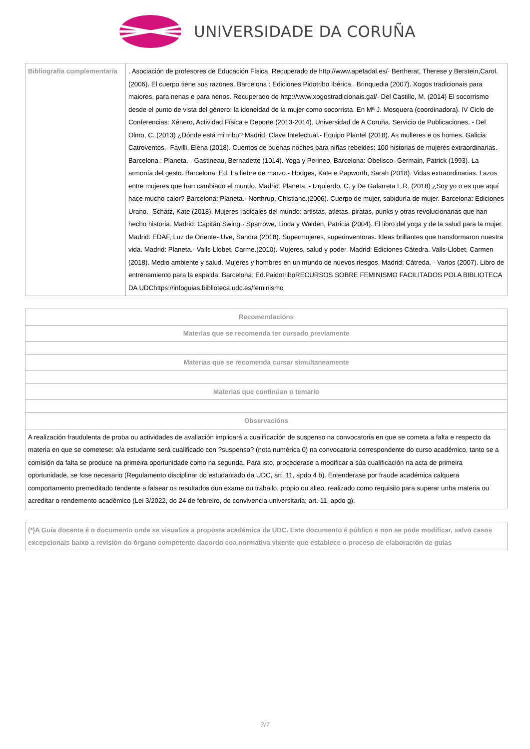UNIVERSIDADE DA CORUÑA
| Bibliografía complementaria | . Asociación de profesores de Educación Física. Recuperado de http://www.apefadal.es/· Bertherat, Therese y Berstein,Carol. (2006). El cuerpo tiene sus razones. Barcelona : Ediciones Pidotribo Ibérica.. Brinquedia (2007). Xogos tradicionais para maiores, para nenas e para nenos. Recuperado de http://www.xogostradicionais.gal/- Del Castillo, M. (2014) El socorrismo desde el punto de vista del género: la idoneidad de la mujer como socorrista. En Mª J. Mosquera (coordinadora). IV Ciclo de Conferencias: Xénero, Actividad Física e Deporte (2013-2014). Universidad de A Coruña. Servicio de Publicaciones. - Del Olmo, C. (2013) ¿Dónde está mi tribu? Madrid: Clave Intelectual.- Equipo Plantel (2018). As mulleres e os homes. Galicia: Catroventos.- Favilli, Elena (2018). Cuentos de buenas noches para niñas rebeldes: 100 historias de mujeres extraordinarias. Barcelona : Planeta. · Gastineau, Bernadette (1014). Yoga y Perineo. Barcelona: Obelisco· Germain, Patrick (1993). La armonía del gesto. Barcelona: Ed. La liebre de marzo.- Hodges, Kate e Papworth, Sarah (2018). Vidas extraordinarias. Lazos entre mujeres que han cambiado el mundo. Madrid: Planeta. - Izquierdo, C. y De Galarreta L.R. (2018) ¿Soy yo o es que aquí hace mucho calor? Barcelona: Planeta.· Northrup, Chistiane.(2006). Cuerpo de mujer, sabiduría de mujer. Barcelona: Ediciones Urano.- Schatz, Kate (2018). Mujeres radicales del mundo: artistas, atletas, piratas, punks y otras revolucionarias que han hecho historia. Madrid: Capitán Swing.· Sparrowe, Linda y Walden, Patricia (2004). El libro del yoga y de la salud para la mujer. Madrid: EDAF, Luz de Oriente- Uve, Sandra (2018). Supermujeres, superinventoras. Ideas brillantes que transformaron nuestra vida. Madrid: Planeta.· Valls-Llobet, Carme.(2010). Mujeres, salud y poder. Madrid: Ediciones Cátedra. Valls-Llobet, Carmen (2018). Medio ambiente y salud. Mujeres y hombres en un mundo de nuevos riesgos. Madrid: Cátreda. · Varios (2007). Libro de entrenamiento para la espalda. Barcelona: Ed.PaidotriboRECURSOS SOBRE FEMINISMO FACILITADOS POLA BIBLIOTECA DA UDChttps://infoguias.biblioteca.udc.es/feminismo |
| Recomendacións |
| --- |
| Materias que se recomenda ter cursado previamente |
| Materias que se recomenda cursar simultaneamente |
| Materias que continúan o temario |
| Observacións |
| A realización fraudulenta de proba ou actividades de avaliación implicará a cualificación de suspenso na convocatoria en que se cometa a falta e respecto da materia en que se cometese: o/a estudante será cualificado con ?suspenso? (nota numérica 0) na convocatoria correspondente do curso académico, tanto se a comisión da falta se produce na primeira oportunidade como na segunda. Para isto, procederase a modificar a súa cualificación na acta de primeira oportunidade, se fose necesario (Regulamento disciplinar do estudantado da UDC, art. 11, apdo 4 b). Entenderase por fraude académica calquera comportamento premeditado tendente a falsear os resultados dun exame ou traballo, propio ou alleo, realizado como requisito para superar unha materia ou acreditar o rendemento académico (Lei 3/2022, do 24 de febreiro, de convivencia universitaria; art. 11, apdo g). |
| (*)A Guía docente é o documento onde se visualiza a proposta académica da UDC. Este documento é público e non se pode modificar, salvo casos excepcionais baixo a revisión do órgano competente dacordo coa normativa vixente que establece o proceso de elaboración de guías |
| --- |
7/7